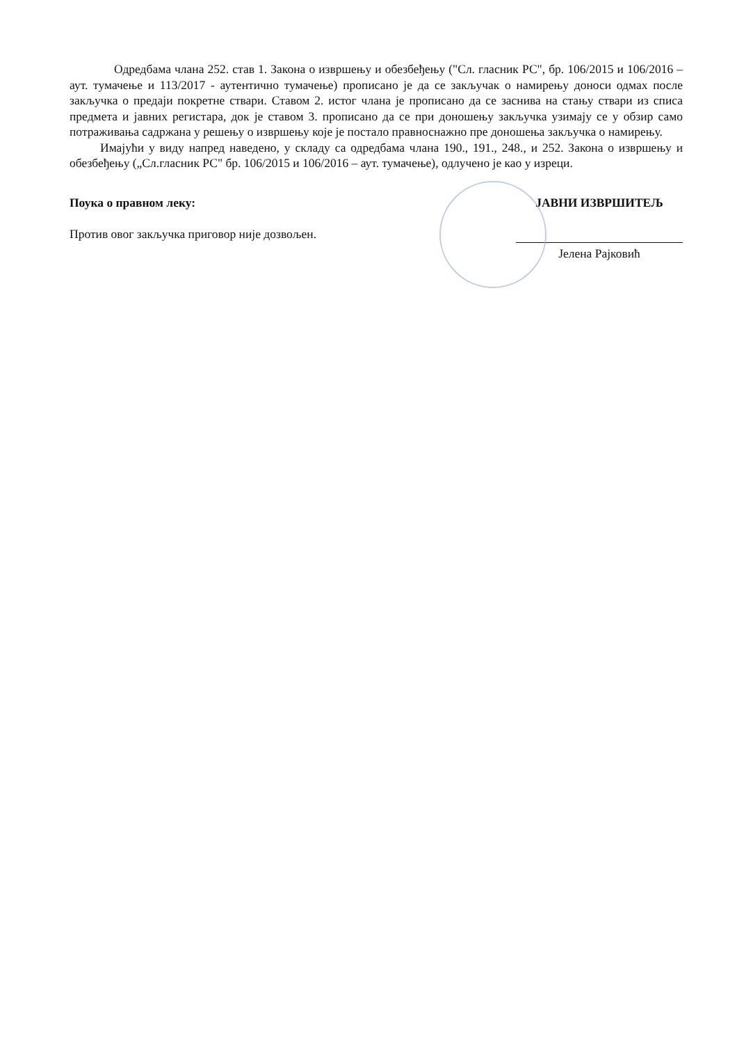Одредбама члана 252. став 1. Закона о извршењу и обезбеђењу ("Сл. гласник РС", бр. 106/2015 и 106/2016 – аут. тумачење и 113/2017 - аутентично тумачење) прописано је да се закључак о намирењу доноси одмах после закључка о предаји покретне ствари. Ставом 2. истог члана је прописано да се заснива на стању ствари из списа предмета и јавних регистара, док је ставом 3. прописано да се при доношењу закључка узимају се у обзир само потраживања садржана у решењу о извршењу које је постало правноснажно пре доношења закључка о намирењу.
Имајући у виду напред наведено, у складу са одредбама члана 190., 191., 248., и 252. Закона о извршењу и обезбеђењу („Сл.гласник РС" бр. 106/2015 и 106/2016 – аут. тумачење), одлучено је као у изреци.
Поука о правном леку:
Против овог закључка приговор није дозвољен.
ЈАВНИ ИЗВРШИТЕЉ
Јелена Рајковић